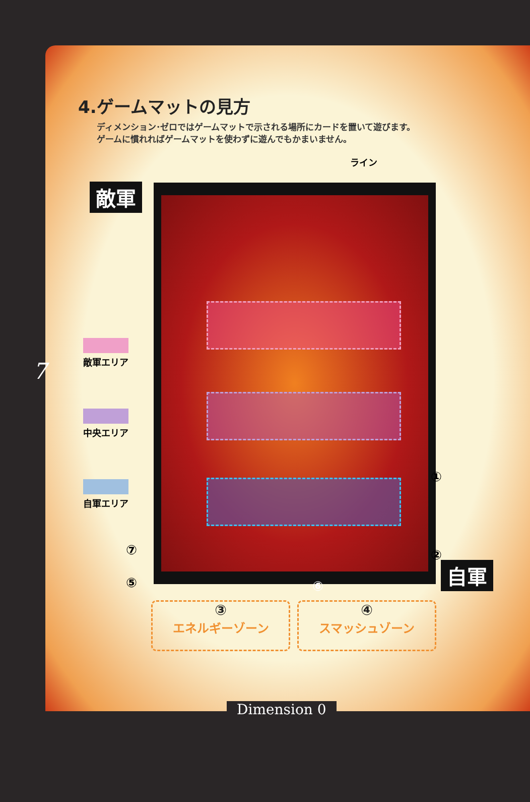4.ゲームマットの見方
ディメンション･ゼロではゲームマットで示される場所にカードを置いて遊びます。
ゲームに慣れればゲームマットを使わずに遊んでもかまいません。
ライン
敵軍 ⑥
敵軍エリア
中央エリア
自軍エリア
7
①
②
⑦
⑤ 自軍
③
エネルギーゾーン
④
スマッシュゾーン
Dimension 0